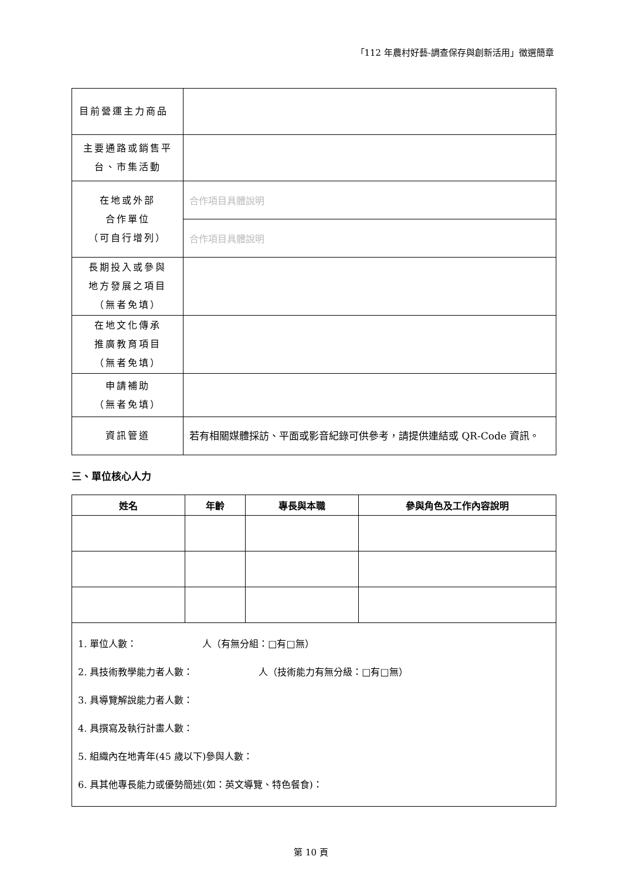「112 年農村好藝-調查保存與創新活用」徵選簡章
| 目前營運主力商品 | |
| 主要通路或銷售平 台、市集活動 | |
| 在地或外部 合作單位 （可自行增列） | 合作項目具體說明 |
| | 合作項目具體說明 |
| 長期投入或參與 地方發展之項目 （無者免填） | |
| 在地文化傳承 推廣教育項目 （無者免填） | |
| 申請補助 （無者免填） | |
| 資訊管道 | 若有相關媒體採訪、平面或影音紀錄可供參考，請提供連結或 QR-Code 資訊。 |
三、單位核心人力
| 姓名 | 年齡 | 專長與本職 | 參與角色及工作內容說明 |
| --- | --- | --- | --- |
| 1. 單位人數： 人（有無分組：□有□無） 2. 具技術教學能力者人數： 人（技術能力有無分級：□有□無） 3. 具導覽解說能力者人數： 4. 具撰寫及執行計畫人數： 5. 組織內在地青年(45 歲以下)參與人數： 6. 具其他專長能力或優勢簡述(如：英文導覽、特色餐食)： | | | |
第 10 頁